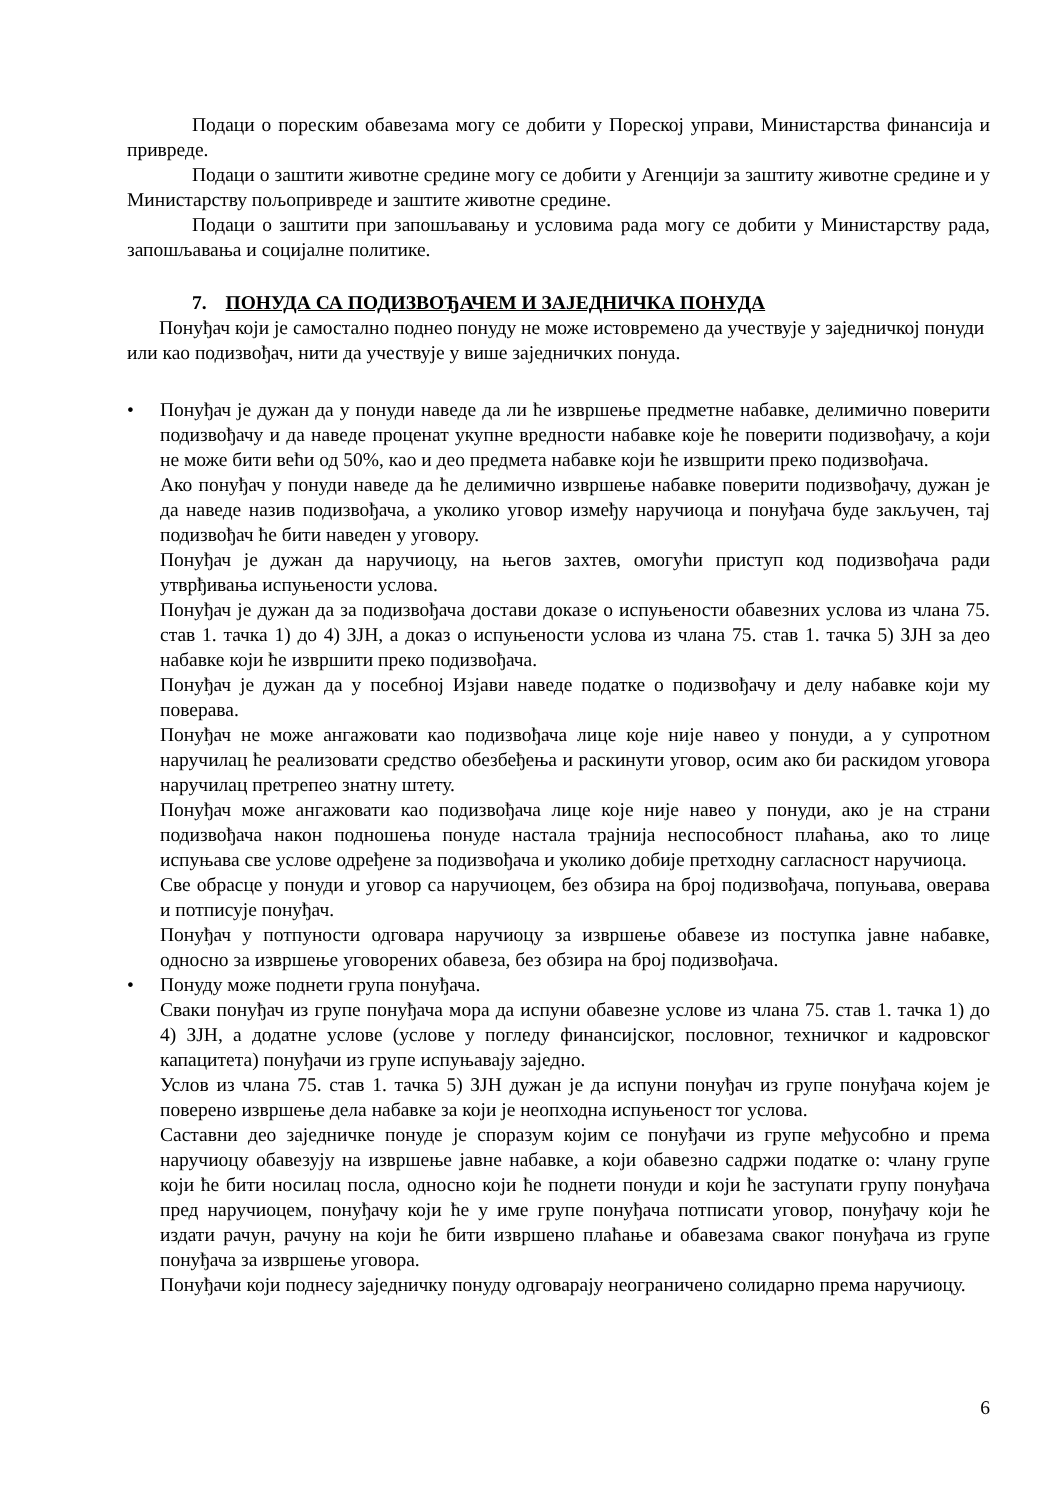Подаци о пореским обавезама могу се добити у Пореској управи, Министарства финансија и привреде.
Подаци о заштити животне средине могу се добити у Агенцији за заштиту животне средине и у Министарству пољопривреде и заштите животне средине.
Подаци о заштити при запошљавању и условима рада могу се добити у Министарству рада, запошљавања и социјалне политике.
7. ПОНУДА СА ПОДИЗВОЂАЧЕМ И ЗАЈЕДНИЧКА ПОНУДА
Понуђач који је самостално поднео понуду не може истовремено да учествује у заједничкој понуди или као подизвођач, нити да учествује у више заједничких понуда.
•
Понуђач је дужан да у понуди наведе да ли ће извршење предметне набавке, делимично поверити подизвођачу и да наведе проценат укупне вредности набавке које ће поверити подизвођачу, а који не може бити већи од 50%, као и део предмета набавке који ће извшрити преко подизвођача.
Ако понуђач у понуди наведе да ће делимично извршење набавке поверити подизвођачу, дужан је да наведе назив подизвођача, а уколико уговор између наручиоца и понуђача буде закључен, тај подизвођач ће бити наведен у уговору.
Понуђач је дужан да наручиоцу, на његов захтев, омогући приступ код подизвођача ради утврђивања испуњености услова.
Понуђач је дужан да за подизвођача достави доказе о испуњености обавезних услова из члана 75. став 1. тачка 1) до 4) ЗЈН, а доказ о испуњености услова из члана 75. став 1. тачка 5) ЗЈН за део набавке који ће извршити преко подизвођача.
Понуђач је дужан да у посебној Изјави наведе податке о подизвођачу и делу набавке који му поверава.
Понуђач не може ангажовати као подизвођача лице које није навео у понуди, а у супротном наручилац ће реализовати средство обезбеђења и раскинути уговор, осим ако би раскидом уговора наручилац претрепео знатну штету.
Понуђач може ангажовати као подизвођача лице које није навео у понуди, ако је на страни подизвођача након подношења понуде настала трајнија неспособност плаћања, ако то лице испуњава све услове одређене за подизвођача и уколико добије претходну сагласност наручиоца.
Све обрасце у понуди и уговор са наручиоцем, без обзира на број подизвођача, попуњава, оверава и потписује понуђач.
Понуђач у потпуности одговара наручиоцу за извршење обавезе из поступка јавне набавке, односно за извршење уговорених обавеза, без обзира на број подизвођача.
•
Понуду може поднети група понуђача.
Сваки понуђач из групе понуђача мора да испуни обавезне услове из члана 75. став 1. тачка 1) до 4) ЗЈН, а додатне услове (услове у погледу финансијског, пословног, техничког и кадровског капацитета) понуђачи из групе испуњавају заједно.
Услов из члана 75. став 1. тачка 5) ЗЈН дужан је да испуни понуђач из групе понуђача којем је поверено извршење дела набавке за који је неопходна испуњеност тог услова.
Саставни део заједничке понуде је споразум којим се понуђачи из групе међусобно и према наручиоцу обавезују на извршење јавне набавке, а који обавезно садржи податке о: члану групе који ће бити носилац посла, односно који ће поднети понуди и који ће заступати групу понуђача пред наручиоцем, понуђачу који ће у име групе понуђача потписати уговор, понуђачу који ће издати рачун, рачуну на који ће бити извршено плаћање и обавезама сваког понуђача из групе понуђача за извршење уговора.
Понуђачи који поднесу заједничку понуду одговарају неограничено солидарно према наручиоцу.
6